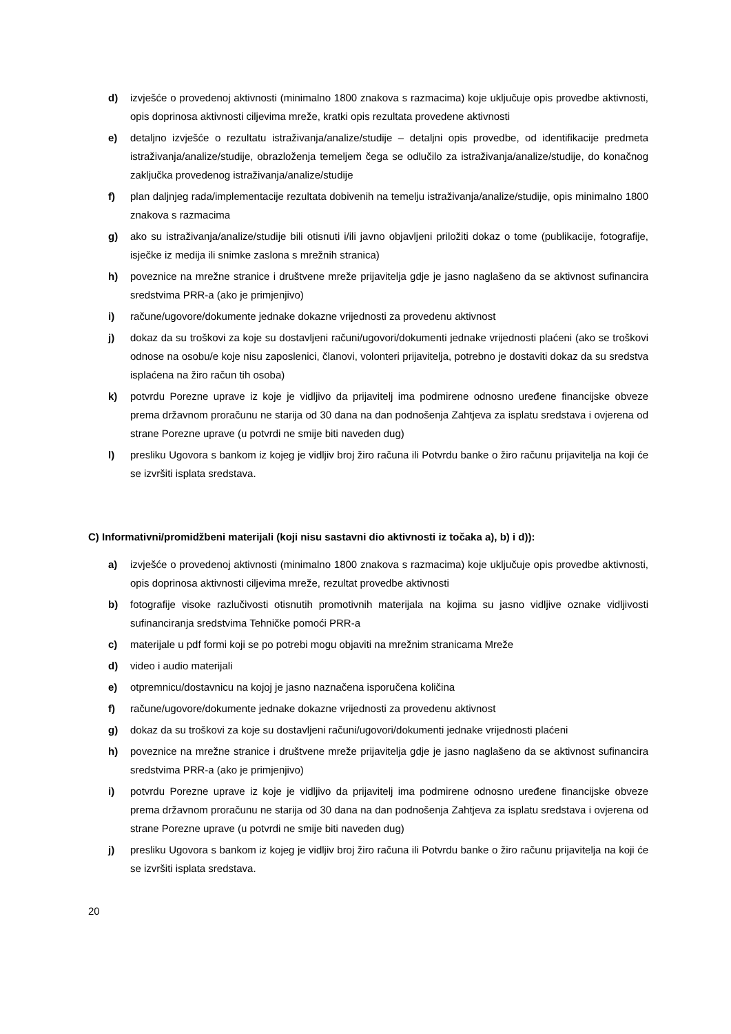d) izvješće o provedenoj aktivnosti (minimalno 1800 znakova s razmacima) koje uključuje opis provedbe aktivnosti, opis doprinosa aktivnosti ciljevima mreže, kratki opis rezultata provedene aktivnosti
e) detaljno izvješće o rezultatu istraživanja/analize/studije – detaljni opis provedbe, od identifikacije predmeta istraživanja/analize/studije, obrazloženja temeljem čega se odlučilo za istraživanja/analize/studije, do konačnog zaključka provedenog istraživanja/analize/studije
f) plan daljnjeg rada/implementacije rezultata dobivenih na temelju istraživanja/analize/studije, opis minimalno 1800 znakova s razmacima
g) ako su istraživanja/analize/studije bili otisnuti i/ili javno objavljeni priložiti dokaz o tome (publikacije, fotografije, isječke iz medija ili snimke zaslona s mrežnih stranica)
h) poveznice na mrežne stranice i društvene mreže prijavitelja gdje je jasno naglašeno da se aktivnost sufinancira sredstvima PRR-a (ako je primjenjivo)
i) račune/ugovore/dokumente jednake dokazne vrijednosti za provedenu aktivnost
j) dokaz da su troškovi za koje su dostavljeni računi/ugovori/dokumenti jednake vrijednosti plaćeni (ako se troškovi odnose na osobu/e koje nisu zaposlenici, članovi, volonteri prijavitelja, potrebno je dostaviti dokaz da su sredstva isplaćena na žiro račun tih osoba)
k) potvrdu Porezne uprave iz koje je vidljivo da prijavitelj ima podmirene odnosno uređene financijske obveze prema državnom proračunu ne starija od 30 dana na dan podnošenja Zahtjeva za isplatu sredstava i ovjerena od strane Porezne uprave (u potvrdi ne smije biti naveden dug)
l) presliku Ugovora s bankom iz kojeg je vidljiv broj žiro računa ili Potvrdu banke o žiro računu prijavitelja na koji će se izvršiti isplata sredstava.
C) Informativni/promidžbeni materijali (koji nisu sastavni dio aktivnosti iz točaka a), b) i d)):
a) izvješće o provedenoj aktivnosti (minimalno 1800 znakova s razmacima) koje uključuje opis provedbe aktivnosti, opis doprinosa aktivnosti ciljevima mreže, rezultat provedbe aktivnosti
b) fotografije visoke razlučivosti otisnutih promotivnih materijala na kojima su jasno vidljive oznake vidljivosti sufinanciranja sredstvima Tehničke pomoći PRR-a
c) materijale u pdf formi koji se po potrebi mogu objaviti na mrežnim stranicama Mreže
d) video i audio materijali
e) otpremnicu/dostavnicu na kojoj je jasno naznačena isporučena količina
f) račune/ugovore/dokumente jednake dokazne vrijednosti za provedenu aktivnost
g) dokaz da su troškovi za koje su dostavljeni računi/ugovori/dokumenti jednake vrijednosti plaćeni
h) poveznice na mrežne stranice i društvene mreže prijavitelja gdje je jasno naglašeno da se aktivnost sufinancira sredstvima PRR-a (ako je primjenjivo)
i) potvrdu Porezne uprave iz koje je vidljivo da prijavitelj ima podmirene odnosno uređene financijske obveze prema državnom proračunu ne starija od 30 dana na dan podnošenja Zahtjeva za isplatu sredstava i ovjerena od strane Porezne uprave (u potvrdi ne smije biti naveden dug)
j) presliku Ugovora s bankom iz kojeg je vidljiv broj žiro računa ili Potvrdu banke o žiro računu prijavitelja na koji će se izvršiti isplata sredstava.
20